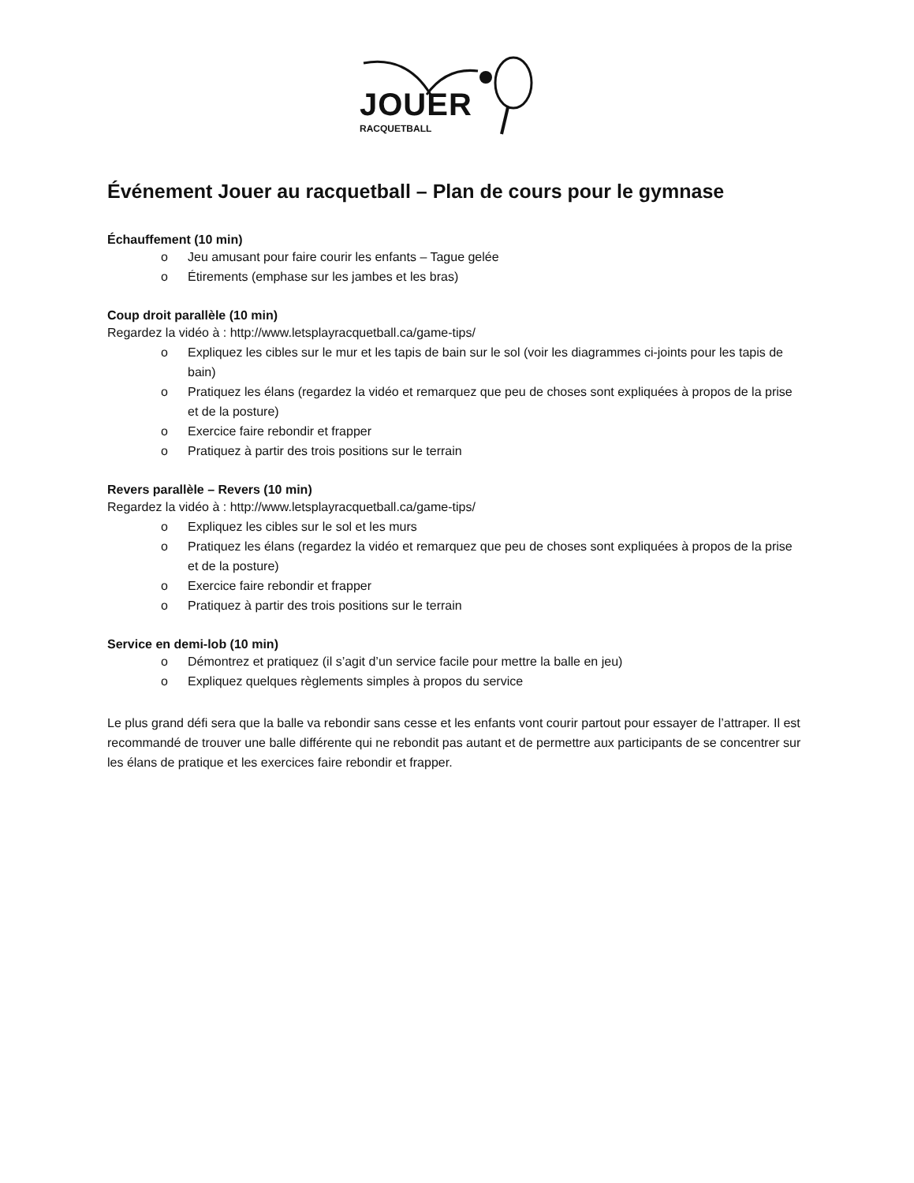JOUER
RACQUETBALL
Événement Jouer au racquetball – Plan de cours pour le gymnase
Échauffement (10 min)
o Jeu amusant pour faire courir les enfants – Tague gelée
o Étirements (emphase sur les jambes et les bras)
Coup droit parallèle (10 min)
Regardez la vidéo à : http://www.letsplayracquetball.ca/game-tips/
o Expliquez les cibles sur le mur et les tapis de bain sur le sol (voir les diagrammes ci-joints pour les tapis de bain)
o Pratiquez les élans (regardez la vidéo et remarquez que peu de choses sont expliquées à propos de la prise et de la posture)
o Exercice faire rebondir et frapper
o Pratiquez à partir des trois positions sur le terrain
Revers parallèle – Revers (10 min)
Regardez la vidéo à : http://www.letsplayracquetball.ca/game-tips/
o Expliquez les cibles sur le sol et les murs
o Pratiquez les élans (regardez la vidéo et remarquez que peu de choses sont expliquées à propos de la prise et de la posture)
o Exercice faire rebondir et frapper
o Pratiquez à partir des trois positions sur le terrain
Service en demi-lob (10 min)
o Démontrez et pratiquez (il s’agit d’un service facile pour mettre la balle en jeu)
o Expliquez quelques règlements simples à propos du service
Le plus grand défi sera que la balle va rebondir sans cesse et les enfants vont courir partout pour essayer de l’attraper. Il est recommandé de trouver une balle différente qui ne rebondit pas autant et de permettre aux participants de se concentrer sur les élans de pratique et les exercices faire rebondir et frapper.